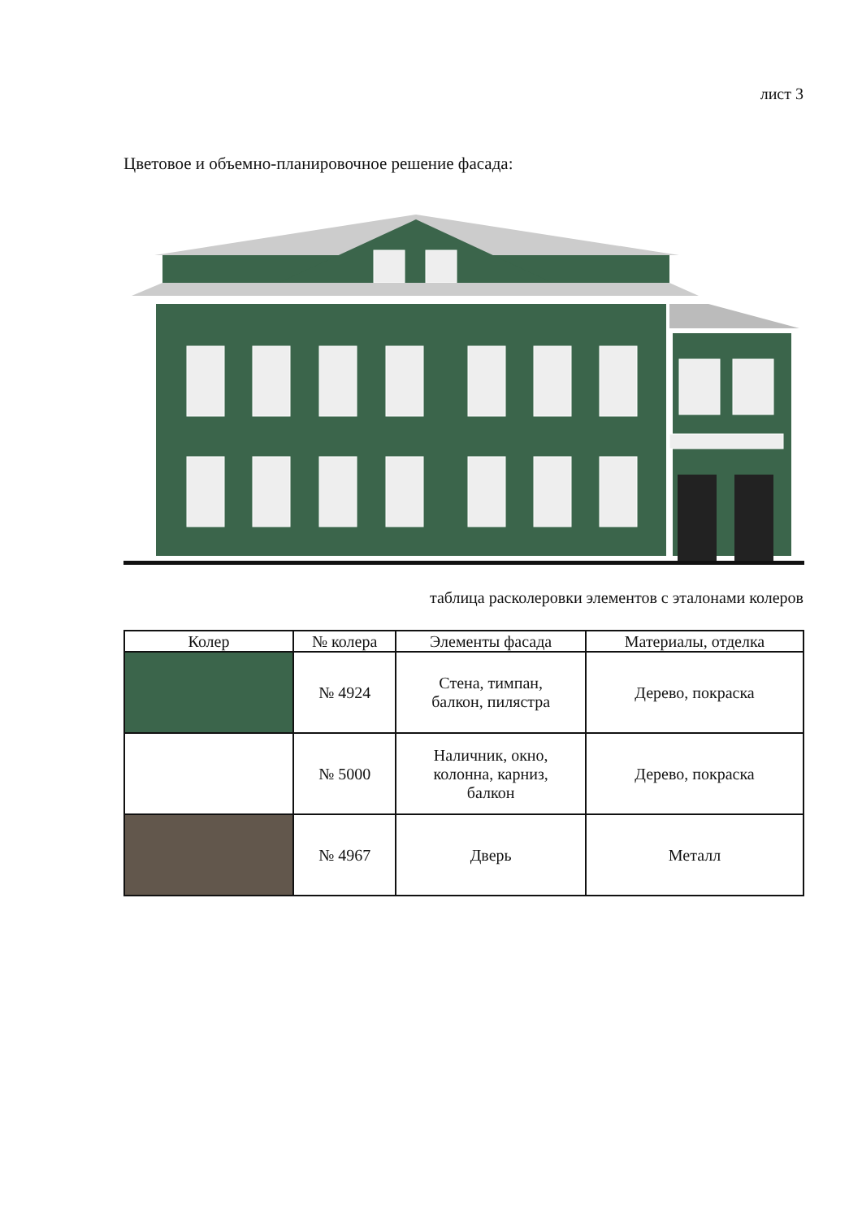лист 3
Цветовое и объемно-планировочное решение фасада:
таблица расколеровки элементов с эталонами колеров
| Колер | № колера | Элементы фасада | Материалы, отделка |
| --- | --- | --- | --- |
| | № 4924 | Стена, тимпан, балкон, пилястра | Дерево, покраска |
| | № 5000 | Наличник, окно, колонна, карниз, балкон | Дерево, покраска |
| | № 4967 | Дверь | Металл |